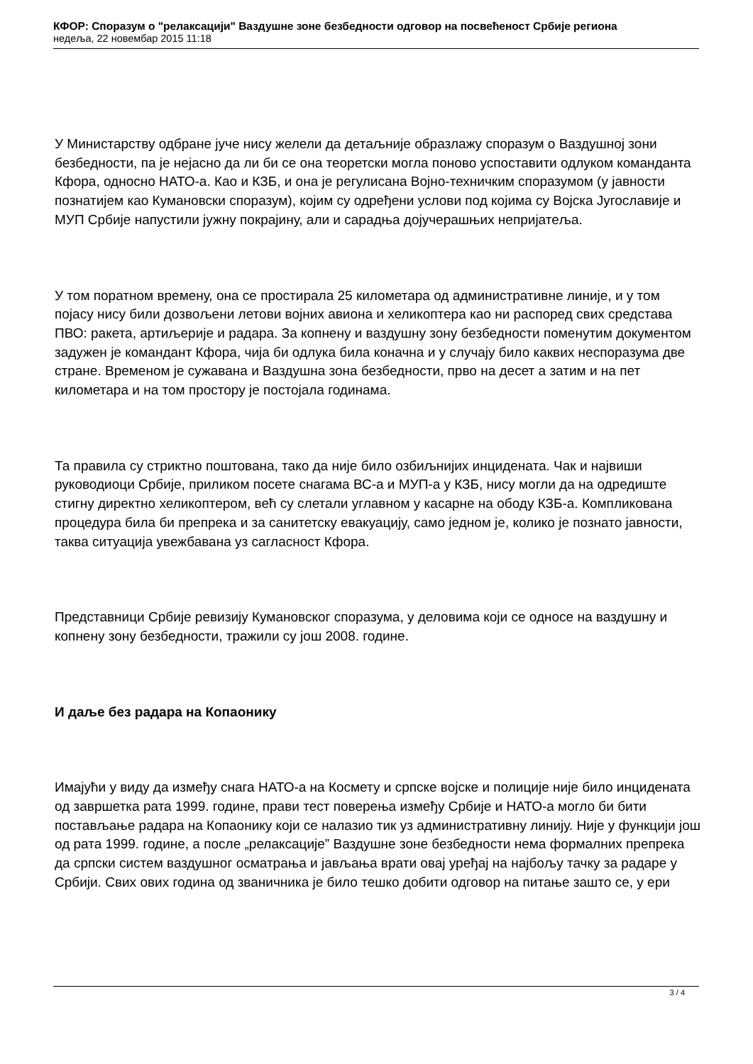КФОР: Споразум о "релаксацији" Ваздушне зоне безбедности одговор на посвећеност Србије региона
недеља, 22 новембар 2015 11:18
У Министарству одбране јуче нису желели да детаљније образлажу споразум о Ваздушној зони безбедности, па је нејасно да ли би се она теоретски могла поново успоставити одлуком команданта Кфора, односно НАТО-а. Као и КЗБ, и она је регулисана Војно-техничким споразумом (у јавности познатијем као Кумановски споразум), којим су одређени услови под којима су Војска Југославије и МУП Србије напустили јужну покрајину, али и сарадња дојучерашњих непријатеља.
У том поратном времену, она се простирала 25 километара од административне линије, и у том појасу нису били дозвољени летови војних авиона и хеликоптера као ни распоред свих средстава ПВО: ракета, артиљерије и радара. За копнену и ваздушну зону безбедности поменутим документом задужен је командант Кфора, чија би одлука била коначна и у случају било каквих неспоразума две стране. Временом је сужавана и Ваздушна зона безбедности, прво на десет а затим и на пет километара и на том простору је постојала годинама.
Та правила су стриктно поштована, тако да није било озбиљнијих инцидената. Чак и највиши руководиоци Србије, приликом посете снагама ВС-а и МУП-а у КЗБ, нису могли да на одредиште стигну директно хеликоптером, већ су слетали углавном у касарне на ободу КЗБ-а. Компликована процедура била би препрека и за санитетску евакуацију, само једном је, колико је познато јавности, таква ситуација увежбавана уз сагласност Кфора.
Представници Србије ревизију Кумановског споразума, у деловима који се односе на ваздушну и копнену зону безбедности, тражили су још 2008. године.
И даље без радара на Копаонику
Имајући у виду да између снага НАТО-а на Космету и српске војске и полиције није било инцидената од завршетка рата 1999. године, прави тест поверења између Србије и НАТО-а могло би бити постављање радара на Копаонику који се налазио тик уз административну линију. Није у функцији још од рата 1999. године, а после „релаксације” Ваздушне зоне безбедности нема формалних препрека да српски систем ваздушног осматрања и јављања врати овај уређај на најбољу тачку за радаре у Србији. Свих ових година од званичника је било тешко добити одговор на питање зашто се, у ери
3 / 4